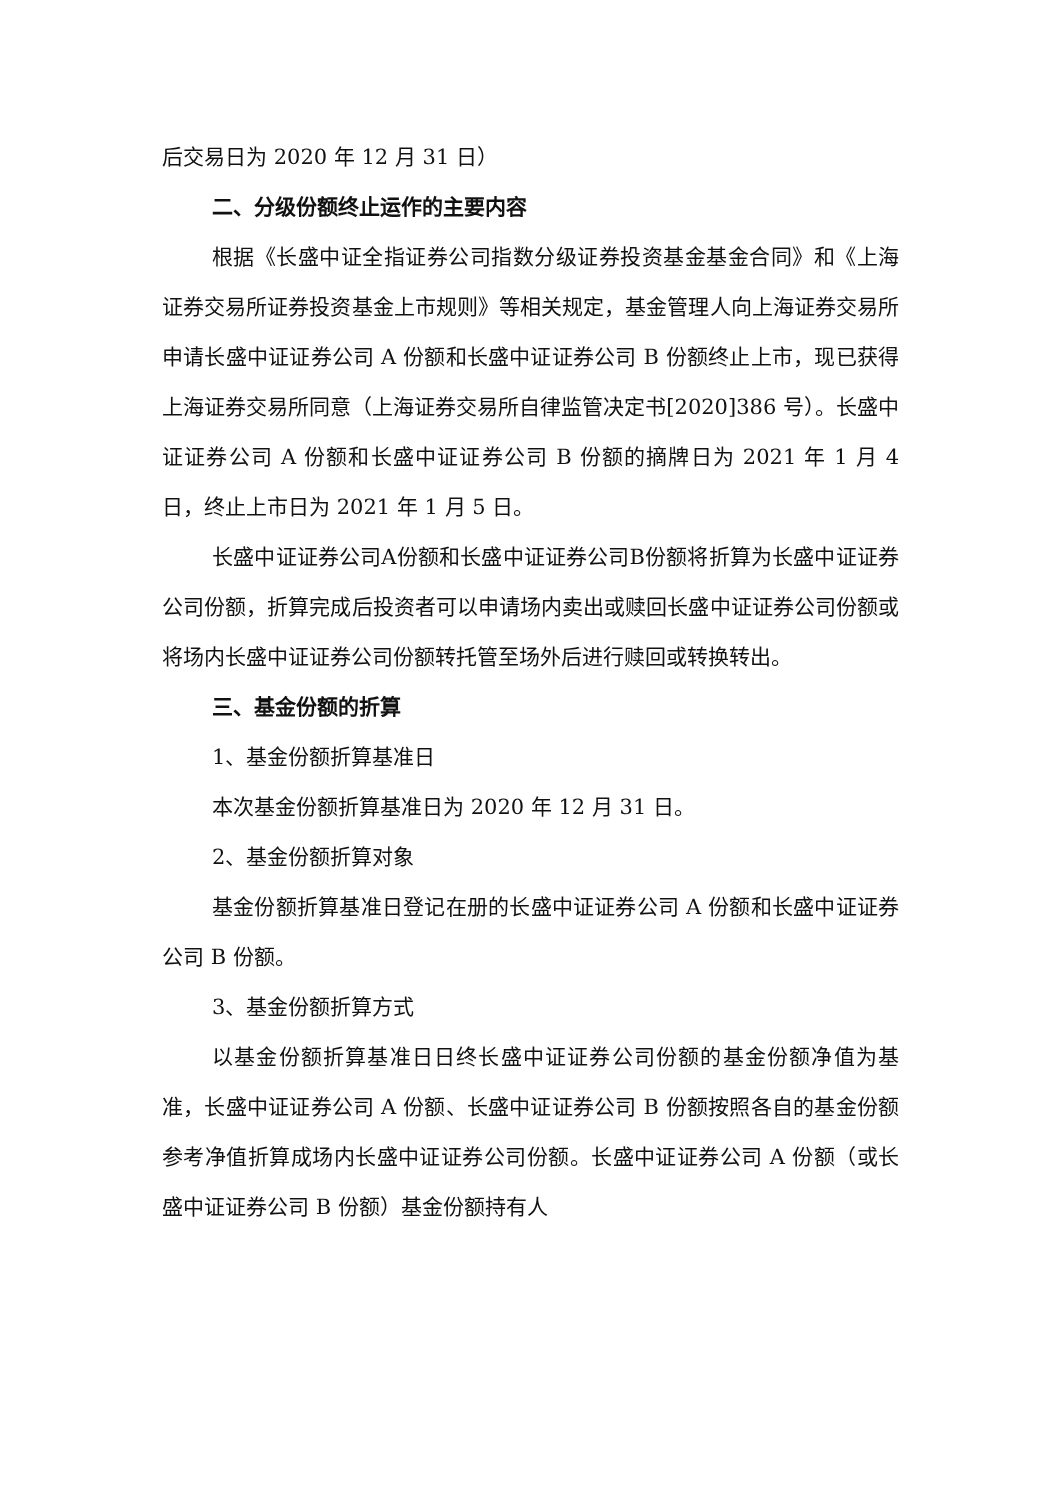后交易日为 2020 年 12 月 31 日）
二、分级份额终止运作的主要内容
根据《长盛中证全指证券公司指数分级证券投资基金基金合同》和《上海证券交易所证券投资基金上市规则》等相关规定，基金管理人向上海证券交易所申请长盛中证证券公司 A 份额和长盛中证证券公司 B 份额终止上市，现已获得上海证券交易所同意（上海证券交易所自律监管决定书[2020]386 号）。长盛中证证券公司 A 份额和长盛中证证券公司 B 份额的摘牌日为 2021 年 1 月 4 日，终止上市日为 2021 年 1 月 5 日。
长盛中证证券公司A份额和长盛中证证券公司B份额将折算为长盛中证证券公司份额，折算完成后投资者可以申请场内卖出或赎回长盛中证证券公司份额或将场内长盛中证证券公司份额转托管至场外后进行赎回或转换转出。
三、基金份额的折算
1、基金份额折算基准日
本次基金份额折算基准日为 2020 年 12 月 31 日。
2、基金份额折算对象
基金份额折算基准日登记在册的长盛中证证券公司 A 份额和长盛中证证券公司 B 份额。
3、基金份额折算方式
以基金份额折算基准日日终长盛中证证券公司份额的基金份额净值为基准，长盛中证证券公司 A 份额、长盛中证证券公司 B 份额按照各自的基金份额参考净值折算成场内长盛中证证券公司份额。长盛中证证券公司 A 份额（或长盛中证证券公司 B 份额）基金份额持有人